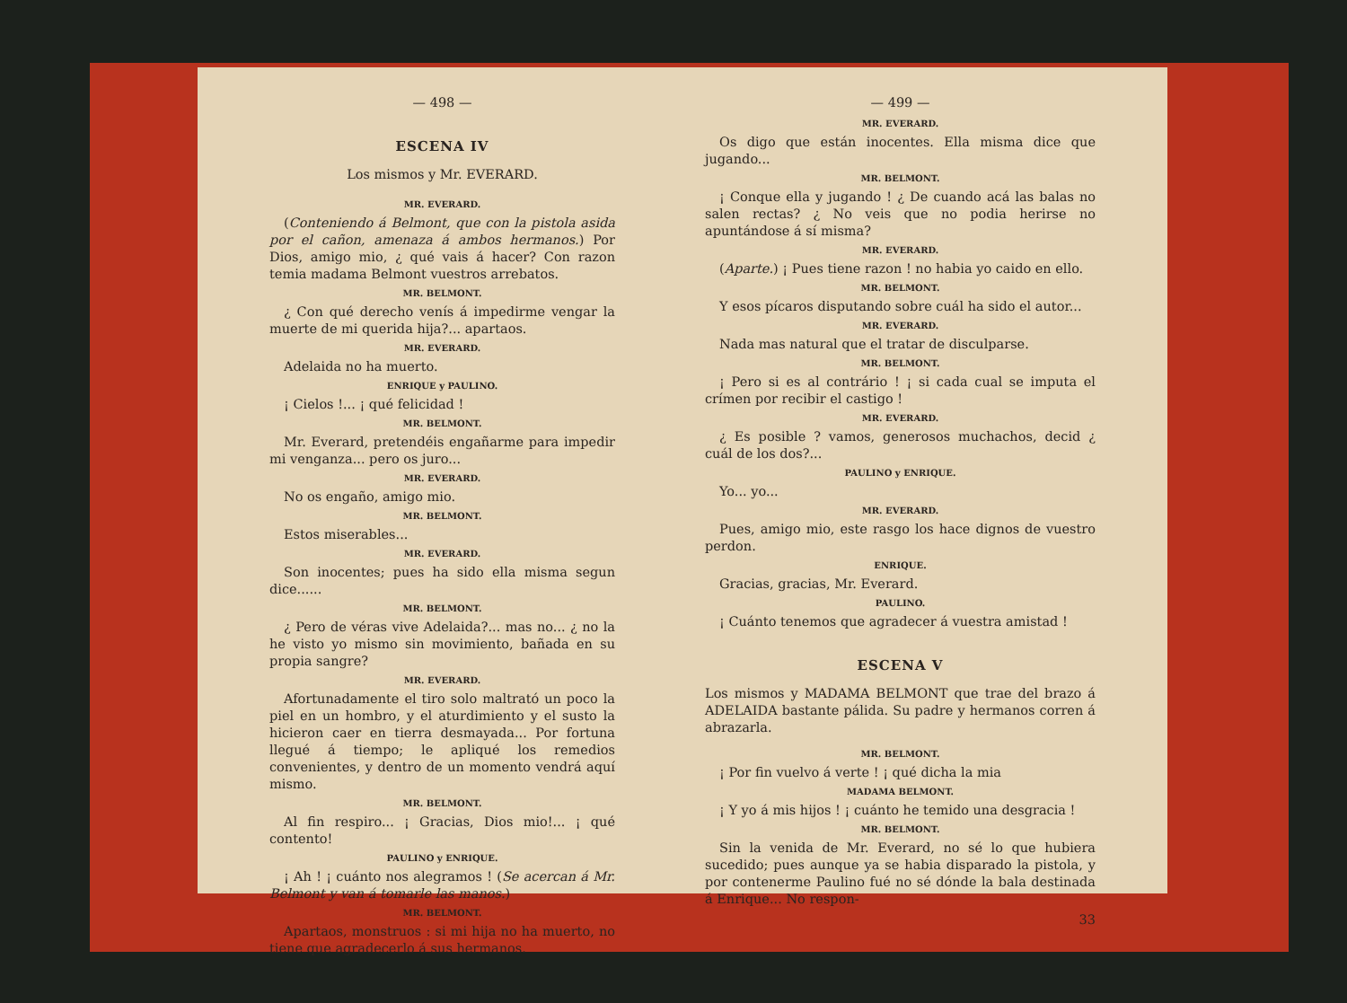— 498 —
ESCENA IV
Los mismos y Mr. EVERARD.
MR. EVERARD.
(Conteniendo á Belmont, que con la pistola asida por el cañon, amenaza á ambos hermanos.) Por Dios, amigo mio, ¿ qué vais á hacer? Con razon temia madama Belmont vuestros arrebatos.
MR. BELMONT.
¿ Con qué derecho venís á impedirme vengar la muerte de mi querida hija?... apartaos.
MR. EVERARD.
Adelaida no ha muerto.
ENRIQUE y PAULINO.
¡ Cielos !... ¡ qué felicidad !
MR. BELMONT.
Mr. Everard, pretendéis engañarme para impedir mi venganza... pero os juro...
MR. EVERARD.
No os engaño, amigo mio.
MR. BELMONT.
Estos miserables...
MR. EVERARD.
Son inocentes; pues ha sido ella misma segun dice......
MR. BELMONT.
¿ Pero de véras vive Adelaida?... mas no... ¿ no la he visto yo mismo sin movimiento, bañada en su propia sangre?
MR. EVERARD.
Afortunadamente el tiro solo maltrató un poco la piel en un hombro, y el aturdimiento y el susto la hicieron caer en tierra desmayada... Por fortuna llegué á tiempo; le apliqué los remedios convenientes, y dentro de un momento vendrá aquí mismo.
MR. BELMONT.
Al fin respiro... ¡ Gracias, Dios mio!... ¡ qué contento!
PAULINO y ENRIQUE.
¡ Ah ! ¡ cuánto nos alegramos ! (Se acercan á Mr. Belmont y van á tomarle las manos.)
MR. BELMONT.
Apartaos, monstruos : si mi hija no ha muerto, no tiene que agradecerlo á sus hermanos.
— 499 —
MR. EVERARD.
Os digo que están inocentes. Ella misma dice que jugando...
MR. BELMONT.
¡ Conque ella y jugando ! ¿ De cuando acá las balas no salen rectas? ¿ No veis que no podia herirse no apuntándose á sí misma?
MR. EVERARD.
(Aparte.) ¡ Pues tiene razon ! no habia yo caido en ello.
MR. BELMONT.
Y esos pícaros disputando sobre cuál ha sido el autor...
MR. EVERARD.
Nada mas natural que el tratar de disculparse.
MR. BELMONT.
¡ Pero si es al contrário ! ¡ si cada cual se imputa el crímen por recibir el castigo !
MR. EVERARD.
¿ Es posible ? vamos, generosos muchachos, decid ¿ cuál de los dos?...
PAULINO y ENRIQUE.
Yo... yo...
MR. EVERARD.
Pues, amigo mio, este rasgo los hace dignos de vuestro perdon.
ENRIQUE.
Gracias, gracias, Mr. Everard.
PAULINO.
¡ Cuánto tenemos que agradecer á vuestra amistad !
ESCENA V
Los mismos y MADAMA BELMONT que trae del brazo á ADELAIDA bastante pálida. Su padre y hermanos corren á abrazarla.
MR. BELMONT.
¡ Por fin vuelvo á verte ! ¡ qué dicha la mia
MADAMA BELMONT.
¡ Y yo á mis hijos ! ¡ cuánto he temido una desgracia !
MR. BELMONT.
Sin la venida de Mr. Everard, no sé lo que hubiera sucedido; pues aunque ya se habia disparado la pistola, y por contenerme Paulino fué no sé dónde la bala destinada á Enrique... No respon-
33